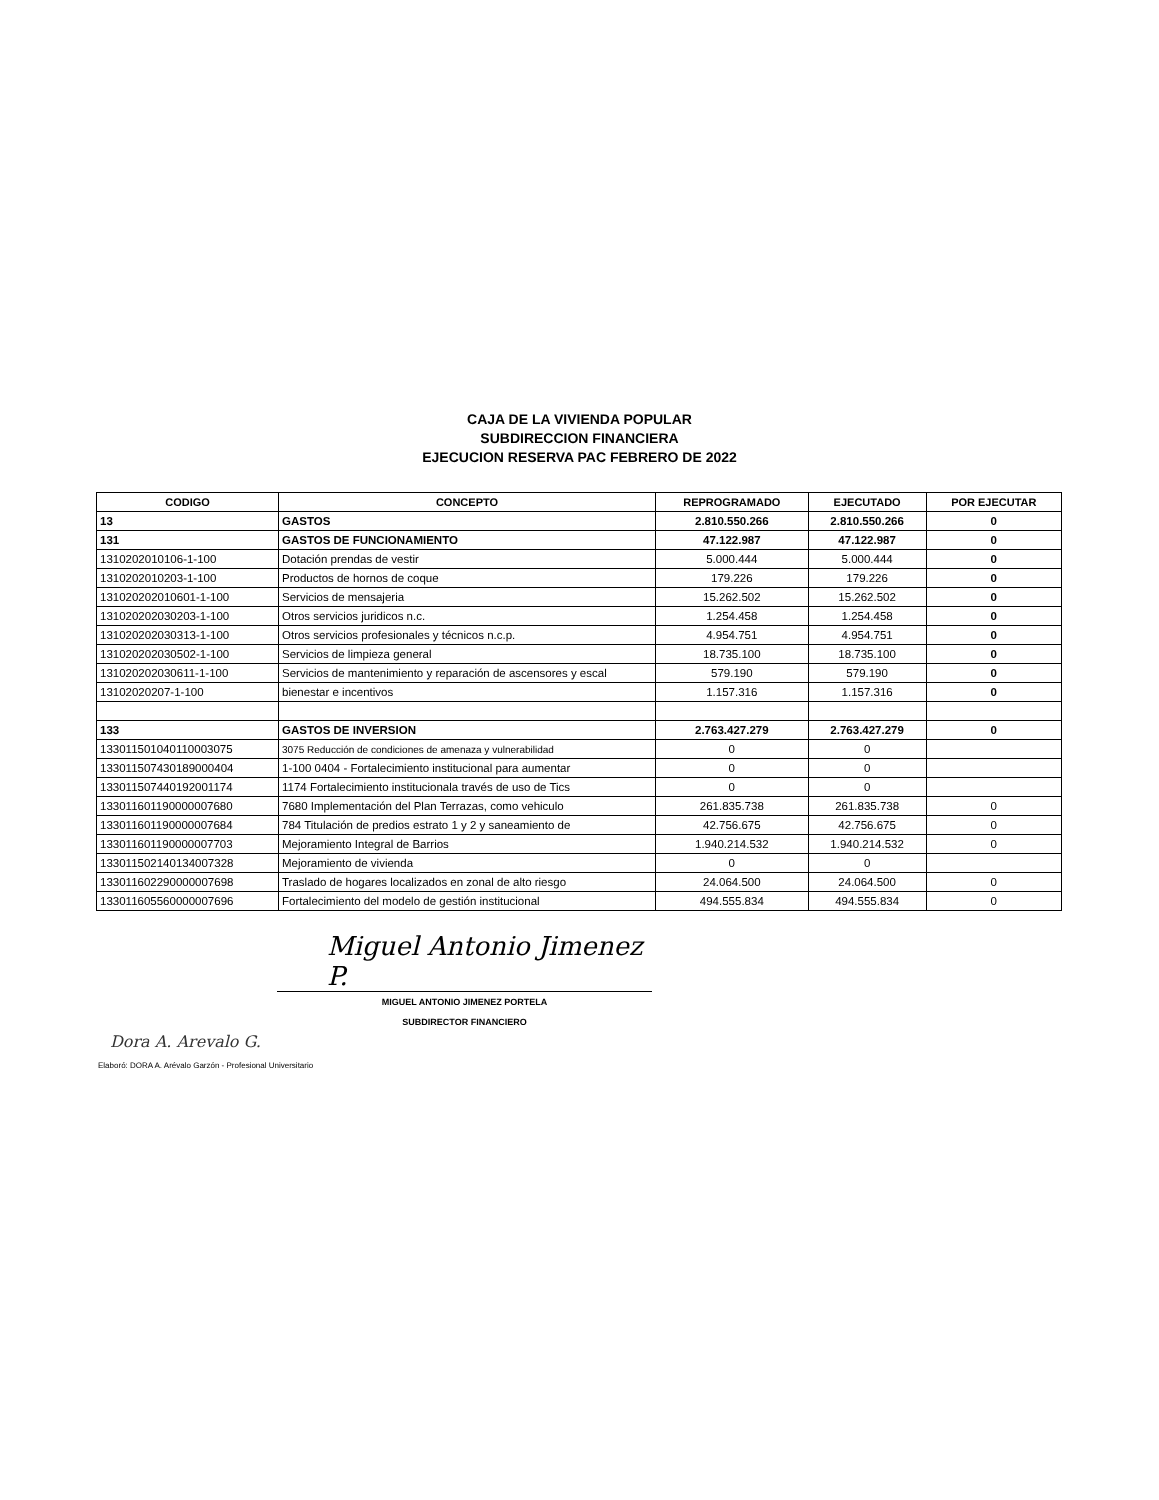CAJA DE LA VIVIENDA POPULAR
SUBDIRECCION FINANCIERA
EJECUCION RESERVA PAC FEBRERO DE 2022
| CODIGO | CONCEPTO | REPROGRAMADO | EJECUTADO | POR EJECUTAR |
| --- | --- | --- | --- | --- |
| 13 | GASTOS | 2.810.550.266 | 2.810.550.266 | 0 |
| 131 | GASTOS DE FUNCIONAMIENTO | 47.122.987 | 47.122.987 | 0 |
| 1310202010106-1-100 | Dotación prendas de vestir | 5.000.444 | 5.000.444 | 0 |
| 1310202010203-1-100 | Productos de hornos de coque | 179.226 | 179.226 | 0 |
| 131020202010601-1-100 | Servicios de mensajeria | 15.262.502 | 15.262.502 | 0 |
| 131020202030203-1-100 | Otros servicios juridicos n.c. | 1.254.458 | 1.254.458 | 0 |
| 131020202030313-1-100 | Otros servicios profesionales y técnicos n.c.p. | 4.954.751 | 4.954.751 | 0 |
| 131020202030502-1-100 | Servicios de limpieza general | 18.735.100 | 18.735.100 | 0 |
| 131020202030611-1-100 | Servicios de mantenimiento y reparación de ascensores y escal | 579.190 | 579.190 | 0 |
| 13102020207-1-100 | bienestar e incentivos | 1.157.316 | 1.157.316 | 0 |
| 133 | GASTOS DE INVERSION | 2.763.427.279 | 2.763.427.279 | 0 |
| 133011501040110003075 | 3075 Reducción de condiciones de amenaza y vulnerabilidad | 0 | 0 | |
| 133011507430189000404 | 1-100 0404 - Fortalecimiento institucional para aumentar | 0 | 0 | |
| 133011507440192001174 | 1174 Fortalecimiento institucionala través de uso de Tics | 0 | 0 | |
| 133011601190000007680 | 7680 Implementación del Plan Terrazas, como vehiculo | 261.835.738 | 261.835.738 | 0 |
| 133011601190000007684 | 784 Titulación de predios estrato 1 y 2 y saneamiento de | 42.756.675 | 42.756.675 | 0 |
| 133011601190000007703 | Mejoramiento Integral de Barrios | 1.940.214.532 | 1.940.214.532 | 0 |
| 133011502140134007328 | Mejoramiento de vivienda | 0 | 0 | |
| 133011602290000007698 | Traslado de hogares localizados en zonal de alto riesgo | 24.064.500 | 24.064.500 | 0 |
| 133011605560000007696 | Fortalecimiento del modelo de gestión institucional | 494.555.834 | 494.555.834 | 0 |
Miguel Antonio Jimenez P.
MIGUEL ANTONIO JIMENEZ PORTELA
SUBDIRECTOR FINANCIERO
Dora A. Arevalo G.
Elaboró: DORA A. Arévalo Garzón - Profesional Universitario